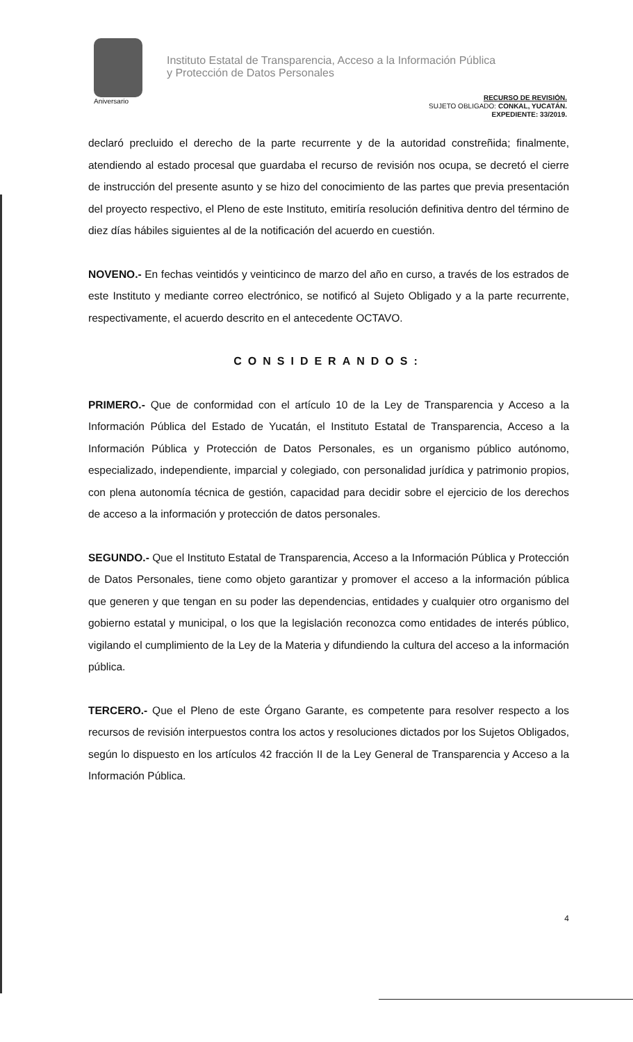Aniversario
Instituto Estatal de Transparencia, Acceso a la Información Pública
y Protección de Datos Personales
RECURSO DE REVISIÓN.
SUJETO OBLIGADO: CONKAL, YUCATÁN.
EXPEDIENTE: 33/2019.
declaró precluido el derecho de la parte recurrente y de la autoridad constreñida; finalmente, atendiendo al estado procesal que guardaba el recurso de revisión nos ocupa, se decretó el cierre de instrucción del presente asunto y se hizo del conocimiento de las partes que previa presentación del proyecto respectivo, el Pleno de este Instituto, emitiría resolución definitiva dentro del término de diez días hábiles siguientes al de la notificación del acuerdo en cuestión.
NOVENO.- En fechas veintidós y veinticinco de marzo del año en curso, a través de los estrados de este Instituto y mediante correo electrónico, se notificó al Sujeto Obligado y a la parte recurrente, respectivamente, el acuerdo descrito en el antecedente OCTAVO.
CONSIDERANDOS:
PRIMERO.- Que de conformidad con el artículo 10 de la Ley de Transparencia y Acceso a la Información Pública del Estado de Yucatán, el Instituto Estatal de Transparencia, Acceso a la Información Pública y Protección de Datos Personales, es un organismo público autónomo, especializado, independiente, imparcial y colegiado, con personalidad jurídica y patrimonio propios, con plena autonomía técnica de gestión, capacidad para decidir sobre el ejercicio de los derechos de acceso a la información y protección de datos personales.
SEGUNDO.- Que el Instituto Estatal de Transparencia, Acceso a la Información Pública y Protección de Datos Personales, tiene como objeto garantizar y promover el acceso a la información pública que generen y que tengan en su poder las dependencias, entidades y cualquier otro organismo del gobierno estatal y municipal, o los que la legislación reconozca como entidades de interés público, vigilando el cumplimiento de la Ley de la Materia y difundiendo la cultura del acceso a la información pública.
TERCERO.- Que el Pleno de este Órgano Garante, es competente para resolver respecto a los recursos de revisión interpuestos contra los actos y resoluciones dictados por los Sujetos Obligados, según lo dispuesto en los artículos 42 fracción II de la Ley General de Transparencia y Acceso a la Información Pública.
4